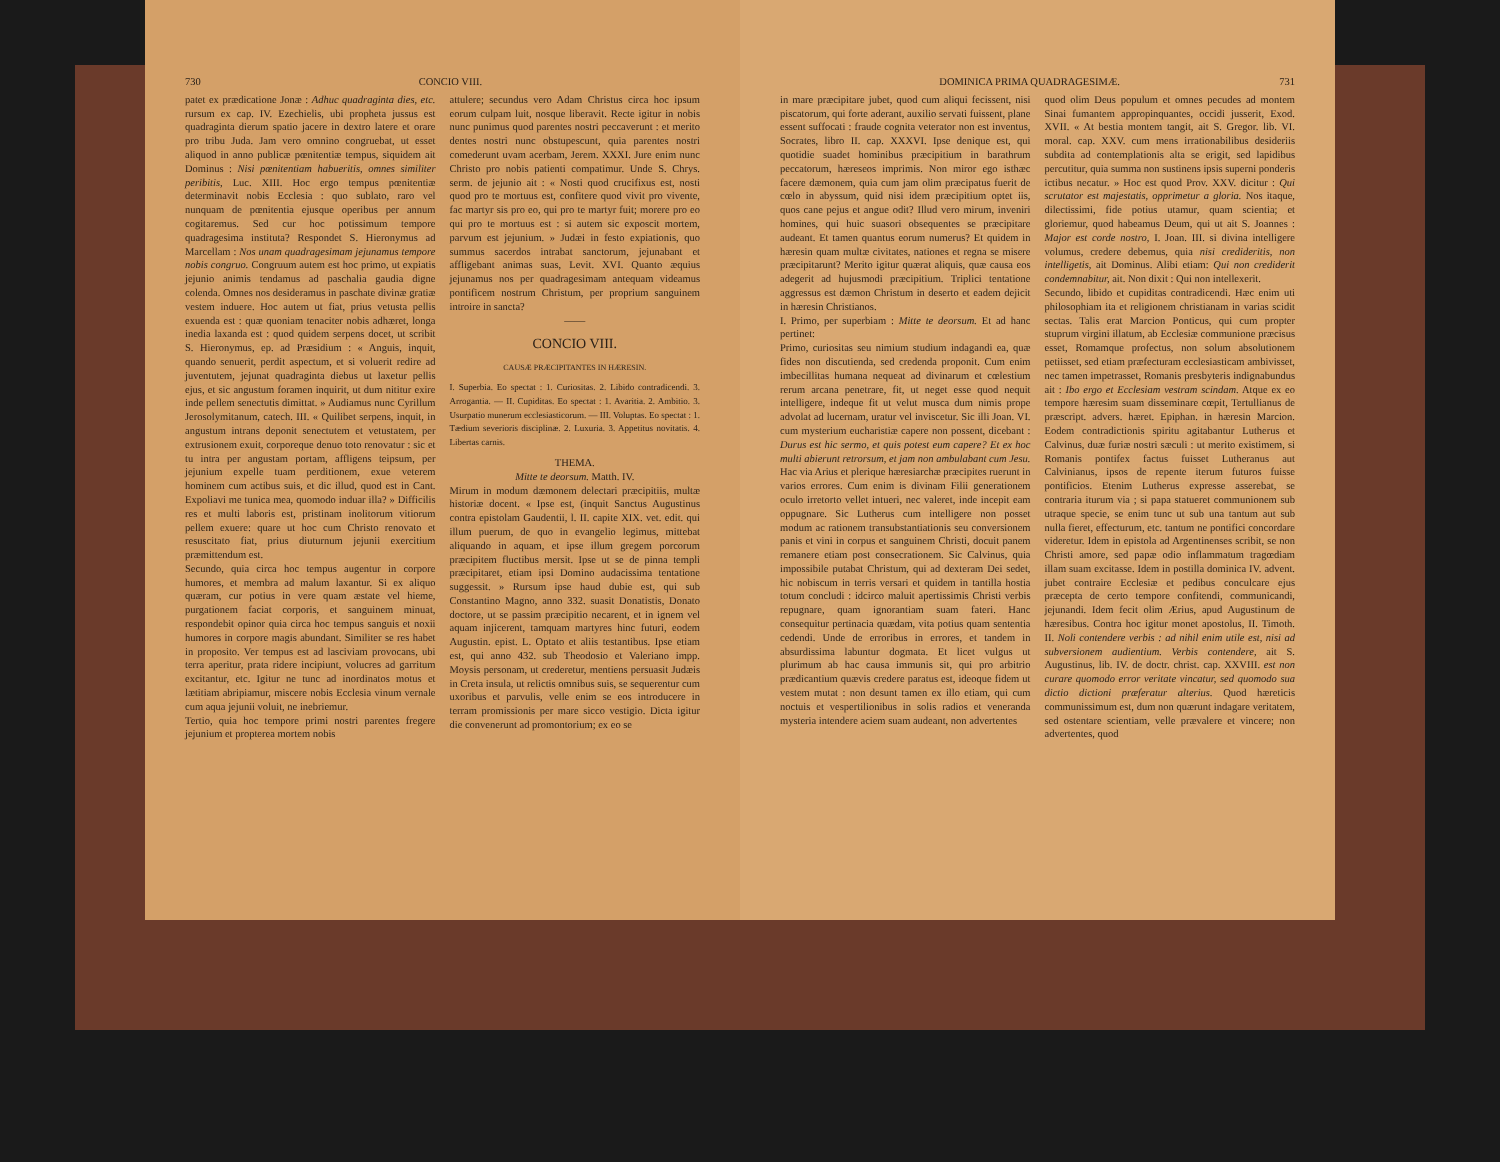730 CONCIO VIII.
patet ex prædicatione Jonæ : Adhuc quadraginta dies, etc. rursum ex cap. IV. Ezechielis, ubi propheta jussus est quadraginta dierum spatio jacere in dextro latere et orare pro tribu Juda. Jam vero omnino congruebat, ut esset aliquod in anno publicæ pœnitentiæ tempus, siquidem ait Dominus : Nisi pœnitentiam habueritis, omnes similiter peribitis, Luc. XIII. Hoc ergo tempus pœnitentiæ determinavit nobis Ecclesia : quo sublato, raro vel nunquam de pœnitentia ejusque operibus per annum cogitaremus. Sed cur hoc potissimum tempore quadragesima instituta? Respondet S. Hieronymus ad Marcellam : Nos unam quadragesimam jejunamus tempore nobis congruo. Congruum autem est hoc primo, ut expiatis jejunio animis tendamus ad paschalia gaudia digne colenda. Omnes nos desideramus in paschate divinæ gratiæ vestem induere. Hoc autem ut fiat, prius vetusta pellis exuenda est : quæ quoniam tenaciter nobis adhæret, longa inedia laxanda est : quod quidem serpens docet, ut scribit S. Hieronymus, ep. ad Præsidium : « Anguis, inquit, quando senuerit, perdit aspectum, et si voluerit redire ad juventutem, jejunat quadraginta diebus ut laxetur pellis ejus, et sic angustum foramen inquirit, ut dum nititur exire inde pellem senectutis dimittat. » Audiamus nunc Cyrillum Jerosolymitanum, catech. III. « Quilibet serpens, inquit, in angustum intrans deponit senectutem et vetustatem, per extrusionem exuit, corporeque denuo toto renovatur : sic et tu intra per angustam portam, affligens teipsum, per jejunium expelle tuam perditionem, exue veterem hominem cum actibus suis, et dic illud, quod est in Cant. Expoliavi me tunica mea, quomodo induar illa? » Difficilis res et multi laboris est, pristinam inolitorum vitiorum pellem exuere: quare ut hoc cum Christo renovato et resuscitato fiat, prius diuturnum jejunii exercitium præmittendum est.
Secundo, quia circa hoc tempus augentur in corpore humores, et membra ad malum laxantur. Si ex aliquo quæram, cur potius in vere quam æstate vel hieme, purgationem faciat corporis, et sanguinem minuat, respondebit opinor quia circa hoc tempus sanguis et noxii humores in corpore magis abundant. Similiter se res habet in proposito. Ver tempus est ad lasciviam provocans, ubi terra aperitur, prata ridere incipiunt, volucres ad garritum excitantur, etc. Igitur ne tunc ad inordinatos motus et lætitiam abripiamur, miscere nobis Ecclesia vinum vernale cum aqua jejunii voluit, ne inebriemur.
Tertio, quia hoc tempore primi nostri parentes fregere jejunium et propterea mortem nobis
attulere; secundus vero Adam Christus circa hoc ipsum eorum culpam luit, nosque liberavit. Recte igitur in nobis nunc punimus quod parentes nostri peccaverunt : et merito dentes nostri nunc obstupescunt, quia parentes nostri comederunt uvam acerbam, Jerem. XXXI. Jure enim nunc Christo pro nobis patienti compatimur. Unde S. Chrys. serm. de jejunio ait : « Nosti quod crucifixus est, nosti quod pro te mortuus est, confitere quod vivit pro vivente, fac martyr sis pro eo, qui pro te martyr fuit; morere pro eo qui pro te mortuus est : si autem sic exposcit mortem, parvum est jejunium. » Judæi in festo expiationis, quo summus sacerdos intrabat sanctorum, jejunabant et affligebant animas suas, Levit. XVI. Quanto æquius jejunamus nos per quadragesimam antequam videamus pontificem nostrum Christum, per proprium sanguinem introire in sancta?
——
CONCIO VIII.
CAUSÆ PRÆCIPITANTES IN HÆRESIN.
I. Superbia. Eo spectat : 1. Curiositas. 2. Libido contradicendi. 3. Arrogantia. — II. Cupiditas. Eo spectat : 1. Avaritia. 2. Ambitio. 3. Usurpatio munerum ecclesiasticorum. — III. Voluptas. Eo spectat : 1. Tædium severioris disciplinæ. 2. Luxuria. 3. Appetitus novitatis. 4. Libertas carnis.
THEMA.
Mitte te deorsum. Matth. IV.
Mirum in modum dæmonem delectari præcipitiis, multæ historiæ docent. « Ipse est, (inquit Sanctus Augustinus contra epistolam Gaudentii, l. II. capite XIX. vet. edit. qui illum puerum, de quo in evangelio legimus, mittebat aliquando in aquam, et ipse illum gregem porcorum præcipitem fluctibus mersit. Ipse ut se de pinna templi præcipitaret, etiam ipsi Domino audacissima tentatione suggessit. » Rursum ipse haud dubie est, qui sub Constantino Magno, anno 332. suasit Donatistis, Donato doctore, ut se passim præcipitio necarent, et in ignem vel aquam injicerent, tamquam martyres hinc futuri, eodem Augustin. epist. L. Optato et aliis testantibus. Ipse etiam est, qui anno 432. sub Theodosio et Valeriano impp. Moysis personam, ut crederetur, mentiens persuasit Judæis in Creta insula, ut relictis omnibus suis, se sequerentur cum uxoribus et parvulis, velle enim se eos introducere in terram promissionis per mare sicco vestigio. Dicta igitur die convenerunt ad promontorium; ex eo se
DOMINICA PRIMA QUADRAGESIMÆ. 731
in mare præcipitare jubet, quod cum aliqui fecissent, nisi piscatorum, qui forte aderant, auxilio servati fuissent, plane essent suffocati : fraude cognita veterator non est inventus, Socrates, libro II. cap. XXXVI. Ipse denique est, qui quotidie suadet hominibus præcipitium in barathrum peccatorum, hæreseos imprimis. Non miror ego isthæc facere dæmonem, quia cum jam olim præcipatus fuerit de cœlo in abyssum, quid nisi idem præcipitium optet iis, quos cane pejus et angue odit? Illud vero mirum, inveniri homines, qui huic suasori obsequentes se præcipitare audeant. Et tamen quantus eorum numerus? Et quidem in hæresin quam multæ civitates, nationes et regna se misere præcipitarunt? Merito igitur quærat aliquis, quæ causa eos adegerit ad hujusmodi præcipitium. Triplici tentatione aggressus est dæmon Christum in deserto et eadem dejicit in hæresin Christianos.
I. Primo, per superbiam : Mitte te deorsum. Et ad hanc pertinet:
Primo, curiositas seu nimium studium indagandi ea, quæ fides non discutienda, sed credenda proponit. Cum enim imbecillitas humana nequeat ad divinarum et cœlestium rerum arcana penetrare, fit, ut neget esse quod nequit intelligere, indeque fit ut velut musca dum nimis prope advolat ad lucernam, uratur vel inviscetur. Sic illi Joan. VI. cum mysterium eucharistiæ capere non possent, dicebant : Durus est hic sermo, et quis potest eum capere? Et ex hoc multi abierunt retrorsum, et jam non ambulabant cum Jesu. Hac via Arius et plerique hæresiarchæ præcipites ruerunt in varios errores. Cum enim is divinam Filii generationem oculo irretorto vellet intueri, nec valeret, inde incepit eam oppugnare. Sic Lutherus cum intelligere non posset modum ac rationem transubstantiationis seu conversionem panis et vini in corpus et sanguinem Christi, docuit panem remanere etiam post consecrationem. Sic Calvinus, quia impossibile putabat Christum, qui ad dexteram Dei sedet, hic nobiscum in terris versari et quidem in tantilla hostia totum concludi : idcirco maluit apertissimis Christi verbis repugnare, quam ignorantiam suam fateri. Hanc consequitur pertinacia quædam, vita potius quam sententia cedendi. Unde de erroribus in errores, et tandem in absurdissima labuntur dogmata. Et licet vulgus ut plurimum ab hac causa immunis sit, qui pro arbitrio prædicantium quævis credere paratus est, ideoque fidem ut vestem mutat : non desunt tamen ex illo etiam, qui cum noctuis et vespertilionibus in solis radios et veneranda mysteria intendere aciem suam audeant, non advertentes
quod olim Deus populum et omnes pecudes ad montem Sinai fumantem appropinquantes, occidi jusserit, Exod. XVII. « At bestia montem tangit, ait S. Gregor. lib. VI. moral. cap. XXV. cum mens irrationabilibus desideriis subdita ad contemplationis alta se erigit, sed lapidibus percutitur, quia summa non sustinens ipsis superni ponderis ictibus necatur. » Hoc est quod Prov. XXV. dicitur : Qui scrutator est majestatis, opprimetur a gloria. Nos itaque, dilectissimi, fide potius utamur, quam scientia; et gloriemur, quod habeamus Deum, qui ut ait S. Joannes : Major est corde nostro, I. Joan. III. si divina intelligere volumus, credere debemus, quia nisi credideritis, non intelligetis, ait Dominus. Alibi etiam: Qui non crediderit condemnabitur, ait. Non dixit : Qui non intellexerit.
Secundo, libido et cupiditas contradicendi. Hæc enim uti philosophiam ita et religionem christianam in varias scidit sectas. Talis erat Marcion Ponticus, qui cum propter stuprum virgini illatum, ab Ecclesiæ communione præcisus esset, Romamque profectus, non solum absolutionem petiisset, sed etiam præfecturam ecclesiasticam ambivisset, nec tamen impetrasset, Romanis presbyteris indignabundus ait : Ibo ergo et Ecclesiam vestram scindam. Atque ex eo tempore hæresim suam disseminare cœpit, Tertullianus de præscript. advers. hæret. Epiphan. in hæresin Marcion. Eodem contradictionis spiritu agitabantur Lutherus et Calvinus, duæ furiæ nostri sæculi : ut merito existimem, si Romanis pontifex factus fuisset Lutheranus aut Calvinianus, ipsos de repente iterum futuros fuisse pontificios. Etenim Lutherus expresse asserebat, se contraria iturum via ; si papa statueret communionem sub utraque specie, se enim tunc ut sub una tantum aut sub nulla fieret, effecturum, etc. tantum ne pontifici concordare videretur. Idem in epistola ad Argentinenses scribit, se non Christi amore, sed papæ odio inflammatum tragœdiam illam suam excitasse. Idem in postilla dominica IV. advent. jubet contraire Ecclesiæ et pedibus conculcare ejus præcepta de certo tempore confitendi, communicandi, jejunandi. Idem fecit olim Ærius, apud Augustinum de hæresibus. Contra hoc igitur monet apostolus, II. Timoth. II. Noli contendere verbis : ad nihil enim utile est, nisi ad subversionem audientium. Verbis contendere, ait S. Augustinus, lib. IV. de doctr. christ. cap. XXVIII. est non curare quomodo error veritate vincatur, sed quomodo sua dictio dictioni præferatur alterius. Quod hæreticis communissimum est, dum non quærunt indagare veritatem, sed ostentare scientiam, velle prævalere et vincere; non advertentes, quod